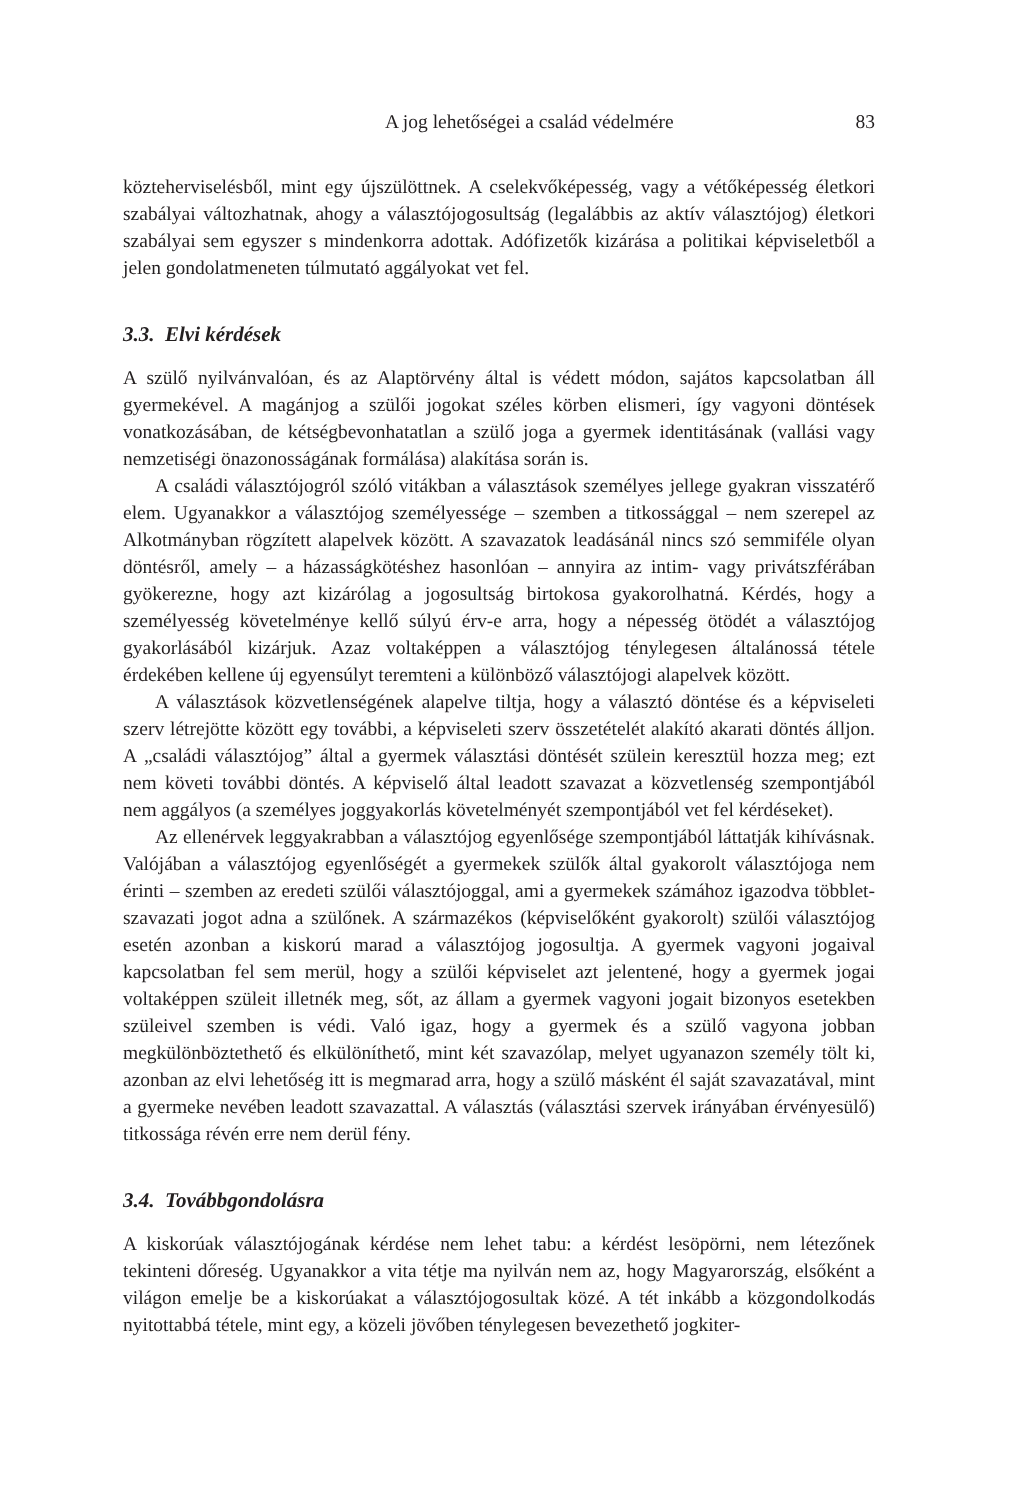A jog lehetőségei a család védelmére 83
közteherviselésből, mint egy újszülöttnek. A cselekvőképesség, vagy a vétőképesség életkori szabályai változhatnak, ahogy a választójogosultság (legalábbis az aktív választójog) életkori szabályai sem egyszer s mindenkorra adottak. Adófizetők kizárása a politikai képviseletből a jelen gondolatmeneten túlmutató aggályokat vet fel.
3.3. Elvi kérdések
A szülő nyilvánvalóan, és az Alaptörvény által is védett módon, sajátos kapcsolatban áll gyermekével. A magánjog a szülői jogokat széles körben elismeri, így vagyoni döntések vonatkozásában, de kétségbevonhatatlan a szülő joga a gyermek identitásának (vallási vagy nemzetiségi önazonosságának formálása) alakítása során is.
A családi választójogról szóló vitákban a választások személyes jellege gyakran visszatérő elem. Ugyanakkor a választójog személyessége – szemben a titkossággal – nem szerepel az Alkotmányban rögzített alapelvek között. A szavazatok leadásánál nincs szó semmiféle olyan döntésről, amely – a házasságkötéshez hasonlóan – annyira az intim- vagy privátszférában gyökerezne, hogy azt kizárólag a jogosultság birtokosa gyakorolhatná. Kérdés, hogy a személyesség követelménye kellő súlyú érv-e arra, hogy a népesség ötödét a választójog gyakorlásából kizárjuk. Azaz voltaképpen a választójog ténylegesen általánossá tétele érdekében kellene új egyensúlyt teremteni a különböző választójogi alapelvek között.
A választások közvetlenségének alapelve tiltja, hogy a választó döntése és a képviseleti szerv létrejötte között egy további, a képviseleti szerv összetételét alakító akarati döntés álljon. A „családi választójog” által a gyermek választási döntését szülein keresztül hozza meg; ezt nem követi további döntés. A képviselő által leadott szavazat a közvetlenség szempontjából nem aggályos (a személyes joggyakorlás követelményét szempontjából vet fel kérdéseket).
Az ellenérvek leggyakrabban a választójog egyenlősége szempontjából láttatják kihívásnak. Valójában a választójog egyenlőségét a gyermekek szülők által gyakorolt választójoga nem érinti – szemben az eredeti szülői választójoggal, ami a gyermekek számához igazodva többlet-szavazati jogot adna a szülőnek. A származékos (képviselőként gyakorolt) szülői választójog esetén azonban a kiskorú marad a választójog jogosultja. A gyermek vagyoni jogaival kapcsolatban fel sem merül, hogy a szülői képviselet azt jelentené, hogy a gyermek jogai voltaképpen szüleit illetnék meg, sőt, az állam a gyermek vagyoni jogait bizonyos esetekben szüleivel szemben is védi. Való igaz, hogy a gyermek és a szülő vagyona jobban megkülönböztethető és elkülöníthető, mint két szavazólap, melyet ugyanazon személy tölt ki, azonban az elvi lehetőség itt is megmarad arra, hogy a szülő másként él saját szavazatával, mint a gyermeke nevében leadott szavazattal. A választás (választási szervek irányában érvényesülő) titkossága révén erre nem derül fény.
3.4. Továbbgondolásra
A kiskorúak választójogának kérdése nem lehet tabu: a kérdést lesöpörni, nem létezőnek tekinteni dőreség. Ugyanakkor a vita tétje ma nyilván nem az, hogy Magyarország, elsőként a világon emelje be a kiskorúakat a választójogosultak közé. A tét inkább a közgondolkodás nyitottabbá tétele, mint egy, a közeli jövőben ténylegesen bevezethető jogkiter-